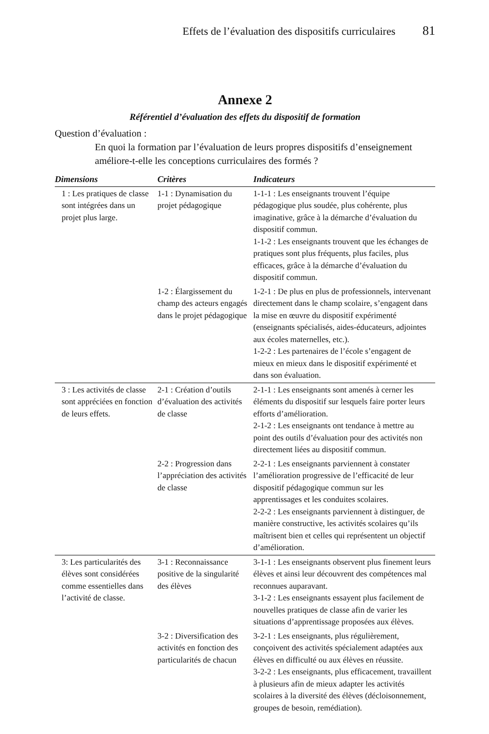Effets de l’évaluation des dispositifs curriculaires 81
Annexe 2
Référentiel d’évaluation des effets du dispositif de formation
Question d’évaluation :
En quoi la formation par l’évaluation de leurs propres dispositifs d’enseignement améliore-t-elle les conceptions curriculaires des formés ?
| Dimensions | Critères | Indicateurs |
| --- | --- | --- |
| 1 : Les pratiques de classe sont intégrées dans un projet plus large. | 1-1 : Dynamisation du projet pédagogique | 1-1-1 : Les enseignants trouvent l’équipe pédagogique plus soudée, plus cohérente, plus imaginative, grâce à la démarche d’évaluation du dispositif commun. 1-1-2 : Les enseignants trouvent que les échanges de pratiques sont plus fréquents, plus faciles, plus efficaces, grâce à la démarche d’évaluation du dispositif commun. |
| | 1-2 : Élargissement du champ des acteurs engagés dans le projet pédagogique | 1-2-1 : De plus en plus de professionnels, intervenant directement dans le champ scolaire, s’engagent dans la mise en œuvre du dispositif expérimenté (enseignants spécialisés, aides-éducateurs, adjointes aux écoles maternelles, etc.). 1-2-2 : Les partenaires de l’école s’engagent de mieux en mieux dans le dispositif expérimenté et dans son évaluation. |
| 3 : Les activités de classe sont appréciées en fonction de leurs effets. | 2-1 : Création d’outils d’évaluation des activités de classe | 2-1-1 : Les enseignants sont amenés à cerner les éléments du dispositif sur lesquels faire porter leurs efforts d’amélioration. 2-1-2 : Les enseignants ont tendance à mettre au point des outils d’évaluation pour des activités non directement liées au dispositif commun. |
| | 2-2 : Progression dans l’appréciation des activités de classe | 2-2-1 : Les enseignants parviennent à constater l’amélioration progressive de l’efficacité de leur dispositif pédagogique commun sur les apprentissages et les conduites scolaires. 2-2-2 : Les enseignants parviennent à distinguer, de manière constructive, les activités scolaires qu’ils maîtrisent bien et celles qui représentent un objectif d’amélioration. |
| 3: Les particularités des élèves sont considérées comme essentielles dans l’activité de classe. | 3-1 : Reconnaissance positive de la singularité des élèves | 3-1-1 : Les enseignants observent plus finement leurs élèves et ainsi leur découvrent des compétences mal reconnues auparavant. 3-1-2 : Les enseignants essayent plus facilement de nouvelles pratiques de classe afin de varier les situations d’apprentissage proposées aux élèves. |
| | 3-2 : Diversification des activités en fonction des particularités de chacun | 3-2-1 : Les enseignants, plus régulièrement, conçoivent des activités spécialement adaptées aux élèves en difficulté ou aux élèves en réussite. 3-2-2 : Les enseignants, plus efficacement, travaillent à plusieurs afin de mieux adapter les activités scolaires à la diversité des élèves (décloisonnement, groupes de besoin, remédiation). |